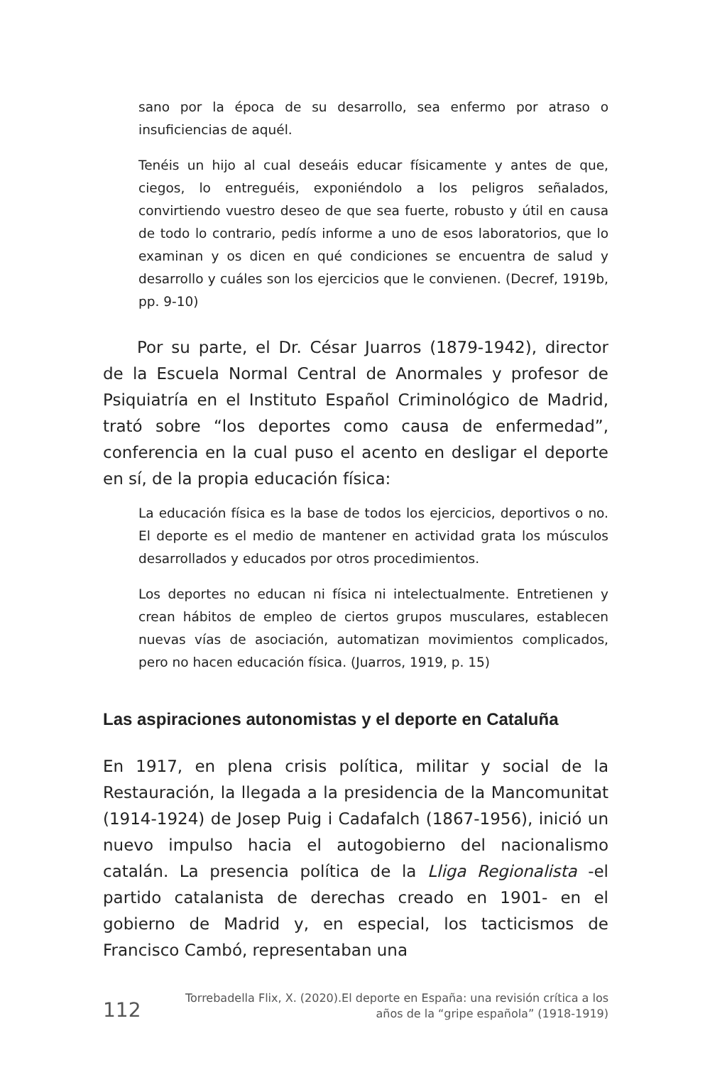sano por la época de su desarrollo, sea enfermo por atraso o insuficiencias de aquél.
Tenéis un hijo al cual deseáis educar físicamente y antes de que, ciegos, lo entreguéis, exponiéndolo a los peligros señalados, convirtiendo vuestro deseo de que sea fuerte, robusto y útil en causa de todo lo contrario, pedís informe a uno de esos laboratorios, que lo examinan y os dicen en qué condiciones se encuentra de salud y desarrollo y cuáles son los ejercicios que le convienen. (Decref, 1919b, pp. 9-10)
Por su parte, el Dr. César Juarros (1879-1942), director de la Escuela Normal Central de Anormales y profesor de Psiquiatría en el Instituto Español Criminológico de Madrid, trató sobre “los deportes como causa de enfermedad”, conferencia en la cual puso el acento en desligar el deporte en sí, de la propia educación física:
La educación física es la base de todos los ejercicios, deportivos o no. El deporte es el medio de mantener en actividad grata los músculos desarrollados y educados por otros procedimientos.
Los deportes no educan ni física ni intelectualmente. Entretienen y crean hábitos de empleo de ciertos grupos musculares, establecen nuevas vías de asociación, automatizan movimientos complicados, pero no hacen educación física. (Juarros, 1919, p. 15)
Las aspiraciones autonomistas y el deporte en Cataluña
En 1917, en plena crisis política, militar y social de la Restauración, la llegada a la presidencia de la Mancomunitat (1914-1924) de Josep Puig i Cadafalch (1867-1956), inició un nuevo impulso hacia el autogobierno del nacionalismo catalán. La presencia política de la Lliga Regionalista -el partido catalanista de derechas creado en 1901- en el gobierno de Madrid y, en especial, los tacticismos de Francisco Cambó, representaban una
112 Torrebadella Flix, X. (2020).El deporte en España: una revisión crítica a los
años de la “gripe española” (1918-1919)